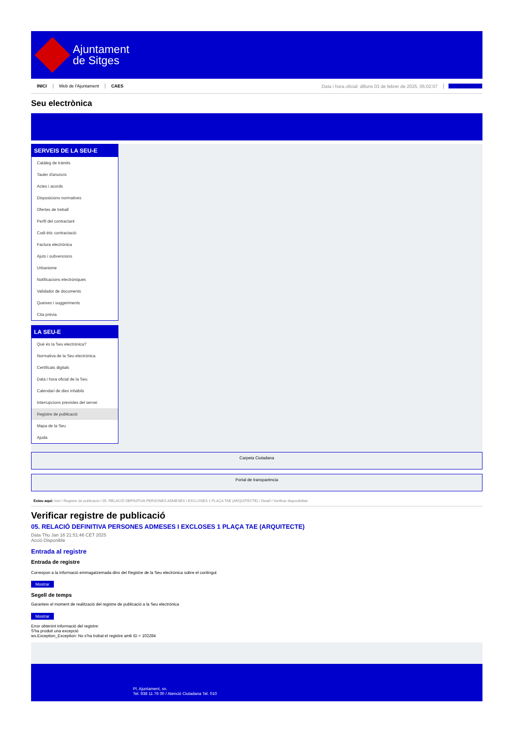Ajuntament
de Sitges
INICI Web de l'Ajuntament CAES Data i hora oficial: dilluns 03 de febrer de 2025, 05:02:07 Sincronitza
Seu electrònica
Obtenir còpia autèntica
SERVEIS DE LA SEU-E
Catàleg de tràmits
Tauler d'anuncis
Actes i acords
Disposicions normatives
Ofertes de treball
Perfil del contractant
Codi ètic contractació
Factura electrònica
Ajuts i subvencions
Urbanisme
Notificacions electròniques
Validador de documents
Queixes i suggeriments
Cita prèvia
LA SEU-E
Què és la Seu electrònica?
Normativa de la Seu electrònica
Certificats digitals
Data i hora oficial de la Seu
Calendari de dies inhàbils
Interrupcions previstes del servei
Registre de publicació
Mapa de la Seu
Ajuda
Carpeta Ciutadana
Portal de transparència
Esteu aquí: Inici / Registre de publicació / 05. RELACIÓ DEFINITIVA PERSONES ADMESES I EXCLOSES 1 PLAÇA TAE (ARQUITECTE) / Detall / Verificar disponibilitat
Verificar registre de publicació
05. RELACIÓ DEFINITIVA PERSONES ADMESES I EXCLOSES 1 PLAÇA TAE (ARQUITECTE)
Data Thu Jan 16 21:51:46 CET 2025
Acció Disponible
Entrada al registre
Entrada de registre
Correspon a la informació emmagatzemada dins del Registre de la Seu electrònica sobre el contingut
Mostrar
Segell de temps
Garanteix el moment de realització del registre de publicació a la Seu electrònica
Mostrar
Error obtenint informació del registre:
S'ha produit una excepció
ws.Exception_Exception: No s'ha trobat el registre amb ID = 102284
Pl. Ajuntament, sn.
Tel. 938 11 76 00 / Atenció Ciutadana Tel. 010